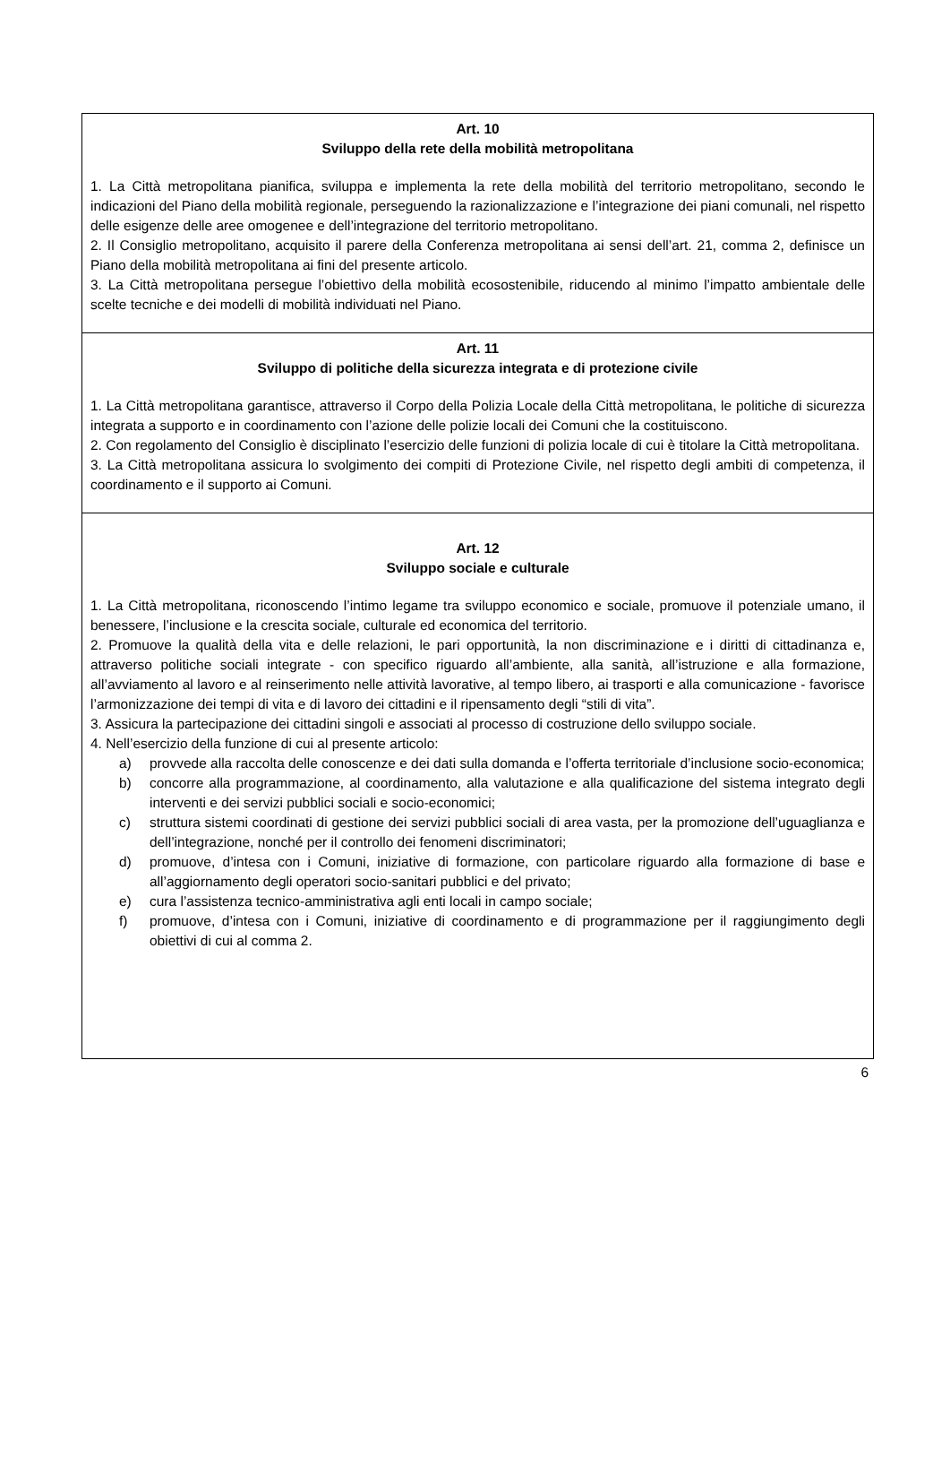Art. 10
Sviluppo della rete della mobilità metropolitana
1. La Città metropolitana pianifica, sviluppa e implementa la rete della mobilità del territorio metropolitano, secondo le indicazioni del Piano della mobilità regionale, perseguendo la razionalizzazione e l’integrazione dei piani comunali, nel rispetto delle esigenze delle aree omogenee e dell’integrazione del territorio metropolitano.
2. Il Consiglio metropolitano, acquisito il parere della Conferenza metropolitana ai sensi dell’art. 21, comma 2, definisce un Piano della mobilità metropolitana ai fini del presente articolo.
3. La Città metropolitana persegue l’obiettivo della mobilità ecosostenibile, riducendo al minimo l’impatto ambientale delle scelte tecniche e dei modelli di mobilità individuati nel Piano.
Art. 11
Sviluppo di politiche della sicurezza integrata e di protezione civile
1. La Città metropolitana garantisce, attraverso il Corpo della Polizia Locale della Città metropolitana, le politiche di sicurezza integrata a supporto e in coordinamento con l’azione delle polizie locali dei Comuni che la costituiscono.
2. Con regolamento del Consiglio è disciplinato l’esercizio delle funzioni di polizia locale di cui è titolare la Città metropolitana.
3. La Città metropolitana assicura lo svolgimento dei compiti di Protezione Civile, nel rispetto degli ambiti di competenza, il coordinamento e il supporto ai Comuni.
Art. 12
Sviluppo sociale e culturale
1. La Città metropolitana, riconoscendo l’intimo legame tra sviluppo economico e sociale, promuove il potenziale umano, il benessere, l’inclusione e la crescita sociale, culturale ed economica del territorio.
2. Promuove la qualità della vita e delle relazioni, le pari opportunità, la non discriminazione e i diritti di cittadinanza e, attraverso politiche sociali integrate - con specifico riguardo all’ambiente, alla sanità, all’istruzione e alla formazione, all’avviamento al lavoro e al reinserimento nelle attività lavorative, al tempo libero, ai trasporti e alla comunicazione - favorisce l’armonizzazione dei tempi di vita e di lavoro dei cittadini e il ripensamento degli “stili di vita”.
3. Assicura la partecipazione dei cittadini singoli e associati al processo di costruzione dello sviluppo sociale.
4. Nell’esercizio della funzione di cui al presente articolo:
a) provvede alla raccolta delle conoscenze e dei dati sulla domanda e l’offerta territoriale d’inclusione socio-economica;
b) concorre alla programmazione, al coordinamento, alla valutazione e alla qualificazione del sistema integrato degli interventi e dei servizi pubblici sociali e socio-economici;
c) struttura sistemi coordinati di gestione dei servizi pubblici sociali di area vasta, per la promozione dell’uguaglianza e dell’integrazione, nonché per il controllo dei fenomeni discriminatori;
d) promuove, d’intesa con i Comuni, iniziative di formazione, con particolare riguardo alla formazione di base e all’aggiornamento degli operatori socio-sanitari pubblici e del privato;
e) cura l’assistenza tecnico-amministrativa agli enti locali in campo sociale;
f) promuove, d’intesa con i Comuni, iniziative di coordinamento e di programmazione per il raggiungimento degli obiettivi di cui al comma 2.
6